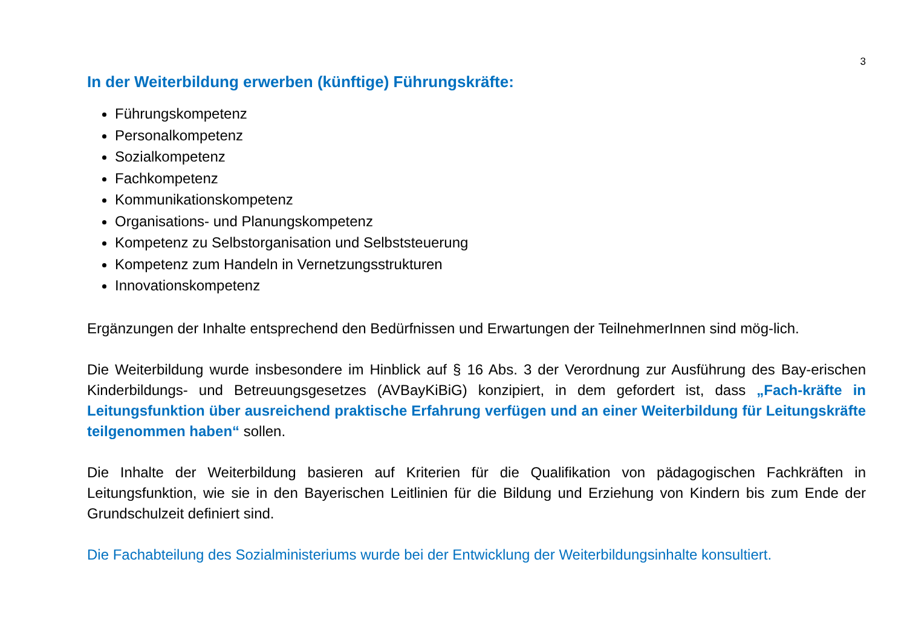3
In der Weiterbildung erwerben (künftige) Führungskräfte:
Führungskompetenz
Personalkompetenz
Sozialkompetenz
Fachkompetenz
Kommunikationskompetenz
Organisations- und Planungskompetenz
Kompetenz zu Selbstorganisation und Selbststeuerung
Kompetenz zum Handeln in Vernetzungsstrukturen
Innovationskompetenz
Ergänzungen der Inhalte entsprechend den Bedürfnissen und Erwartungen der TeilnehmerInnen sind mög-lich.
Die Weiterbildung wurde insbesondere im Hinblick auf § 16 Abs. 3 der Verordnung zur Ausführung des Bay-erischen Kinderbildungs- und Betreuungsgesetzes (AVBayKiBiG) konzipiert, in dem gefordert ist, dass „Fach-kräfte in Leitungsfunktion über ausreichend praktische Erfahrung verfügen und an einer Weiterbildung für Leitungskräfte teilgenommen haben“ sollen.
Die Inhalte der Weiterbildung basieren auf Kriterien für die Qualifikation von pädagogischen Fachkräften in Leitungsfunktion, wie sie in den Bayerischen Leitlinien für die Bildung und Erziehung von Kindern bis zum Ende der Grundschulzeit definiert sind.
Die Fachabteilung des Sozialministeriums wurde bei der Entwicklung der Weiterbildungsinhalte konsultiert.